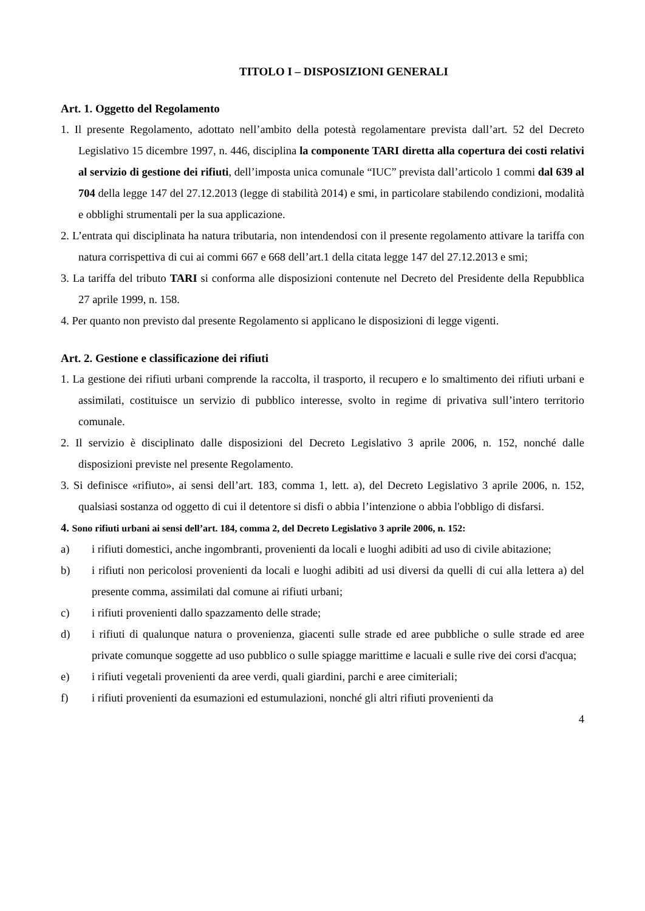TITOLO I – DISPOSIZIONI GENERALI
Art. 1. Oggetto del Regolamento
1. Il presente Regolamento, adottato nell’ambito della potestà regolamentare prevista dall’art. 52 del Decreto Legislativo 15 dicembre 1997, n. 446, disciplina la componente TARI diretta alla copertura dei costi relativi al servizio di gestione dei rifiuti, dell’imposta unica comunale “IUC” prevista dall’articolo 1 commi dal 639 al 704 della legge 147 del 27.12.2013 (legge di stabilità 2014) e smi, in particolare stabilendo condizioni, modalità e obblighi strumentali per la sua applicazione.
2. L’entrata qui disciplinata ha natura tributaria, non intendendosi con il presente regolamento attivare la tariffa con natura corrispettiva di cui ai commi 667 e 668 dell’art.1 della citata legge 147 del 27.12.2013 e smi;
3. La tariffa del tributo TARI si conforma alle disposizioni contenute nel Decreto del Presidente della Repubblica 27 aprile 1999, n. 158.
4. Per quanto non previsto dal presente Regolamento si applicano le disposizioni di legge vigenti.
Art. 2. Gestione e classificazione dei rifiuti
1. La gestione dei rifiuti urbani comprende la raccolta, il trasporto, il recupero e lo smaltimento dei rifiuti urbani e assimilati, costituisce un servizio di pubblico interesse, svolto in regime di privativa sull’intero territorio comunale.
2. Il servizio è disciplinato dalle disposizioni del Decreto Legislativo 3 aprile 2006, n. 152, nonché dalle disposizioni previste nel presente Regolamento.
3. Si definisce «rifiuto», ai sensi dell’art. 183, comma 1, lett. a), del Decreto Legislativo 3 aprile 2006, n. 152, qualsiasi sostanza od oggetto di cui il detentore si disfi o abbia l’intenzione o abbia l'obbligo di disfarsi.
4. Sono rifiuti urbani ai sensi dell’art. 184, comma 2, del Decreto Legislativo 3 aprile 2006, n. 152:
a) i rifiuti domestici, anche ingombranti, provenienti da locali e luoghi adibiti ad uso di civile abitazione;
b) i rifiuti non pericolosi provenienti da locali e luoghi adibiti ad usi diversi da quelli di cui alla lettera a) del presente comma, assimilati dal comune ai rifiuti urbani;
c) i rifiuti provenienti dallo spazzamento delle strade;
d) i rifiuti di qualunque natura o provenienza, giacenti sulle strade ed aree pubbliche o sulle strade ed aree private comunque soggette ad uso pubblico o sulle spiagge marittime e lacuali e sulle rive dei corsi d'acqua;
e) i rifiuti vegetali provenienti da aree verdi, quali giardini, parchi e aree cimiteriali;
f) i rifiuti provenienti da esumazioni ed estumulazioni, nonché gli altri rifiuti provenienti da
4